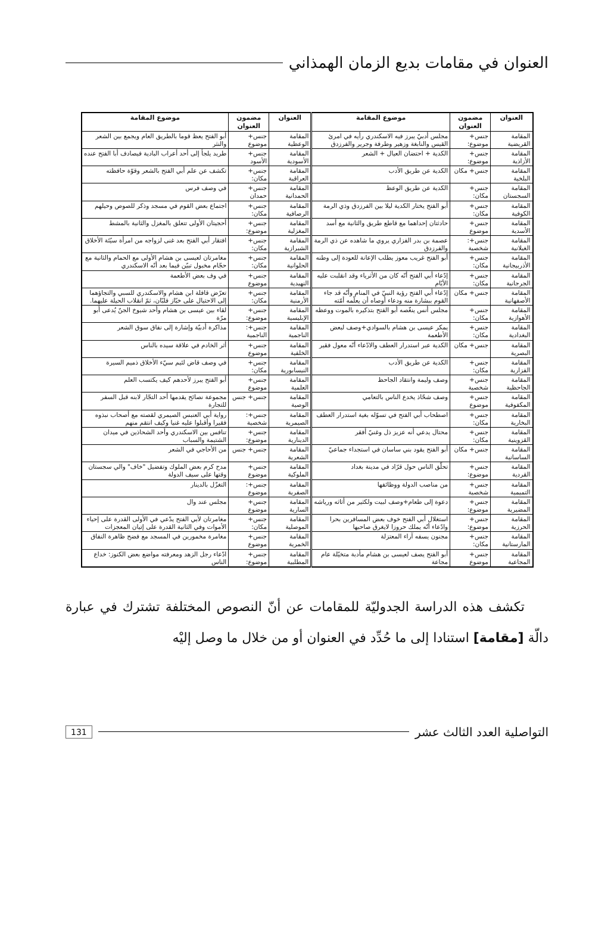العنوان في مقامات بديع الزمان الهمذاني
| العنوان | مضمون العنوان | موضوع المقامة | العنوان | مضمون العنوان | موضوع المقامة |
| --- | --- | --- | --- | --- | --- |
| المقامة القريضية | جنس+ موضوع: | مجلس أدبيّ يبرز فيه الاسكندري رأيه في امرئ القيس والنابغة وزهير وطرفة وجرير والفرزدق | المقامة الوعظية | جنس+ موضوع | أبو الفتح يعظ قوما بالطريق العام ويجمع بين الشعر والنثر |
| المقامة الأزاذية | جنس+ موضوع: | الكدية + احتضان العيال + الشعر | المقامة الأسودية | جنس+ الأسود | طريد يلجأ إلى أحد أعراب البادية فيصادف أبا الفتح عنده |
| المقامة البلخية | جنس+ مكان | الكدية عن طريق الأدب | المقامة العراقية | جنس+ مكان: | تكشف عن علم أبي الفتح بالشعر وقوّة حافظته |
| المقامة السجستان | جنس+ مكان: | الكدية عن طريق الوعظ | المقامة الحمدانية | جنس+ حمدان | في وصف فرس |
| المقامة الكوفية | جنس+ مكان: | أبو الفتح يختار الكدية ليلا بين الفرزدق وذي الرمة | المقامة الرصافية | جنس+ مكان: | اجتماع بعض القوم في مسجد وذكر للصوص وحيلهم |
| المقامة الأسدية | جنس+ موضوع | حادثتان إحداهما مع قاطع طريق والثانية مع أسد | المقامة المغزلية | جنس+ موضوع: | أحجيتان الأولى تتعلق بالمغزل والثانية بالمشط |
| المقامة الغيلانية | جنس+: شخصية | عصمة بن بدر الفزاري يروي ما شاهده عن ذي الرمة والفرزدق | المقامة الشيرازية | جنس+ مكان: | افتقار أبي الفتح بعد غنى لزواجه من امرأة سيّئة الأخلاق |
| المقامة الأذربيجانية | جنس+ مكان: | أبو الفتح غريب معوز يطلب الإعانة للعودة إلى وطنه | المقامة الحلوانية | جنس+ مكان: | مغامرتان لعيسى بن هشام الأولى مع الحمام والثانية مع حجّام مخبول تبيّن فيما بعد أنّه الاسكندري |
| المقامة الجرجانية | جنس+ مكان: | إدّعاء أبي الفتح أنّه كان من الأثرياء وقد انقلبت عليه الأيّام | المقامة النهيدية | جنس+ موضوع | في وف بعض الأطعمة |
| المقامة الأصفهانية | جنس+ مكان | إدّعاء أبي الفتح رؤية النبيّ في المنام وأنّه قد جاء القوم ببشارة منه ودعاء أوصاه أن يعلّمه أمّته | المقامة الأرمنية | جنس+ مكان: | تعرّض قافلة ابن هشام والاسكندري للسبي والتجاؤهما إلى الاحتيال على خبّاز فلبّان، ثمّ انقلاب الحيلة عليهما. |
| المقامة الأهوازية | جنس+ مكان: | مجلس أنس ينغّصه أبو الفتح بتذكيره بالموت ووعظه | المقامة الإبليسية | جنس+ موضوع: | لقاء بين عيسى بن هشام وأحد شيوخ الجنّ يُدعى أبو مرّة |
| المقامة البغدادية | جنس+ مكان: | يمكر عيسى بن هشام بالسوادي+وصف لبعض الأطعمة | المقامة الناجمية | جنس+: الناجمية | مذاكرة أدبيّة وإشارة إلى نفاق سوق الشعر |
| المقامة البصرية | جنس+ مكان | الكدية عبر استدرار العطف والادّعاء أنّه معول فقير | المقامة الخلفية | جنس+ موضوع | أثر الخادم في علاقة سيده بالناس |
| المقامة الفزارية | جنس+ مكان: | الكدية عن طريق الأدب | المقامة النيسابورية | جنس+ مكان: | في وصف قاض لئيم سيّء الأخلاق ذميم السيرة |
| المقامة الجاحظية | جنس+ شخصية | وصف وليمة وانتقاد الجاحظ | المقامة العلمية | جنس+ موضوع | أبو الفتح يبرز لأحدهم كيف يكتسب العلم |
| المقامة المكفوفية | جنس+ موضوع | وصف شحّاذ يخدع الناس بالتعامي | المقامة الوصية | جنس+ جنس | مجموعة نصائح يقدمها أحد التجّار لابنه قبل السفر للتجارة |
| المقامة البخارية | جنس+ مكان: | اصطحاب أبي الفتح في تسوّله بغية استدرار العطف | المقامة الصيمرية | جنس+: شخصية | رواية أبي العنبس الصيمري لقصته مع أصحاب نبذوه فقيرا وأقبلوا عليه غنيا وكيف انتقم منهم |
| المقامة القزوينية | جنس+ مكان: | محتال يدعي أنه عزيز ذل وغنيّ أفقر | المقامة الدينارية | جنس+ موضوع: | تنافس بين الاسكندري وأحد الشحاذين في ميدان الشتيمة والسباب |
| المقامة الساسانية | جنس+ مكان | أبو الفتح يقود بني ساسان في استجداء جماعيّ | المقامة الشعرية | جنس+ جنس | من الأحاجي في الشعر |
| المقامة القردية | جنس+ موضوع: | تحلّق الناس حول قرّاد في مدينة بغداد | المقامة الملوكية | جنس+ موضوع | مدح كرم بعض الملوك وتفضيل "خاف" والي سجستان وقتها على سيف الدولة |
| المقامة التميمية | جنس+ شخصية | من مناصب الدولة ووظائفها | المقامة الصفرية | جنس+: موضوع | التغزّل بالدينار |
| المقامة المضيرية | جنس+ موضوع: | دعوة إلى طعام+وصف لبيت ولكثير من أثاثه ورياشه | المقامة السارية | جنس+ موضوع | مجلس عند وال |
| المقامة الحرزية | جنس+ موضوع: | استغلال أبي الفتح خوف بعض المسافرين بحرا وادّعاء أنّه يملك حروزا لايغرق صاحبها | المقامة الموصلية | جنس+ مكان: | مغامرتان لأبي الفتح يدّعي في الأولى القدرة على إحياء الأموات وفي الثانية القدرة على إتيان المعجزات |
| المقامة المارستانية | جنس+ مكان: | مجنون يسفه آراء المعتزلة | المقامة الخمرية | جنس+ موضوع | مغامرة مخمورين في المسجد مع فضح ظاهرة النفاق |
| المقامة المجاعية | جنس+ موضوع | أبو الفتح يصف لعيسى بن هشام مأدبة متخيّلة عام مجاعة | المقامة المطلبية | جنس+ موضوع: | ادّعاء رجل الزهد ومعرفته مواضع بعض الكنوز: خداع الناس |
تكشف هذه الدراسة الجدوليّة للمقامات عن أنّ النصوص المختلفة تشترك في عبارة دالّة [مقامة] استنادا إلى ما حُدِّد في العنوان أو من خلال ما وصل إليْه
التواصلية العدد الثالث عشر 131